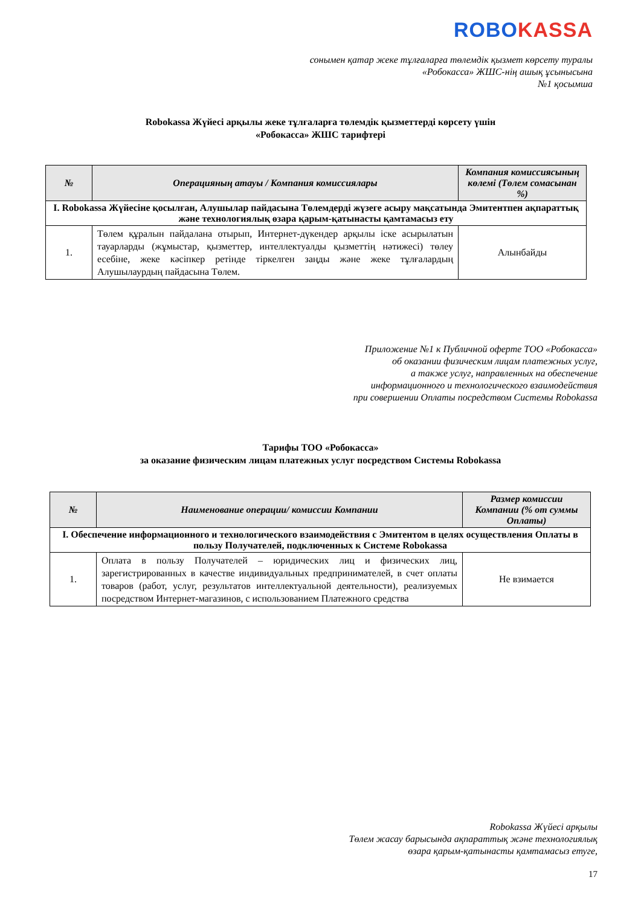ROBO KASSA
сонымен қатар жеке тұлғаларға төлемдік қызмет көрсету туралы
«Робокасса» ЖШС-нің ашық ұсынысына
№1 қосымша
Robokassa Жүйесі арқылы жеке тұлғаларға төлемдік қызметтерді көрсету үшін
«Робокасса» ЖШС тарифтері
| № | Операцияның атауы / Компания комиссиялары | Компания комиссиясының көлемі (Төлем сомасынан %) |
| --- | --- | --- |
| I. Robokassa Жүйесіне қосылған, Алушылар пайдасына Төлемдерді жүзеге асыру мақсатында Эмитентпен ақпараттық және технологиялық өзара қарым-қатынасты қамтамасыз ету | | |
| 1. | Төлем құралын пайдалана отырып, Интернет-дүкендер арқылы іске асырылатын тауарларды (жұмыстар, қызметтер, интеллектуалды қызметтің нәтижесі) төлеу есебіне, жеке кәсіпкер ретінде тіркелген заңды және жеке тұлғалардың Алушылаурдың пайдасына Төлем. | Алынбайды |
Приложение №1 к Публичной оферте ТОО «Робокасса»
об оказании физическим лицам платежных услуг,
а также услуг, направленных на обеспечение
информационного и технологического взаимодействия
при совершении Оплаты посредством Системы Robokassa
Тарифы ТОО «Робокасса»
за оказание физическим лицам платежных услуг посредством Системы Robokassa
| № | Наименование операции/ комиссии Компании | Размер комиссии Компании (% от суммы Оплаты) |
| --- | --- | --- |
| I. Обеспечение информационного и технологического взаимодействия с Эмитентом в целях осуществления Оплаты в пользу Получателей, подключенных к Системе Robokassa | | |
| 1. | Оплата в пользу Получателей – юридических лиц и физических лиц, зарегистрированных в качестве индивидуальных предпринимателей, в счет оплаты товаров (работ, услуг, результатов интеллектуальной деятельности), реализуемых посредством Интернет-магазинов, с использованием Платежного средства | Не взимается |
Robokassa Жүйесі арқылы
Төлем жасау барысында ақпараттық және технологиялық
өзара қарым-қатынасты қамтамасыз етуге,
17